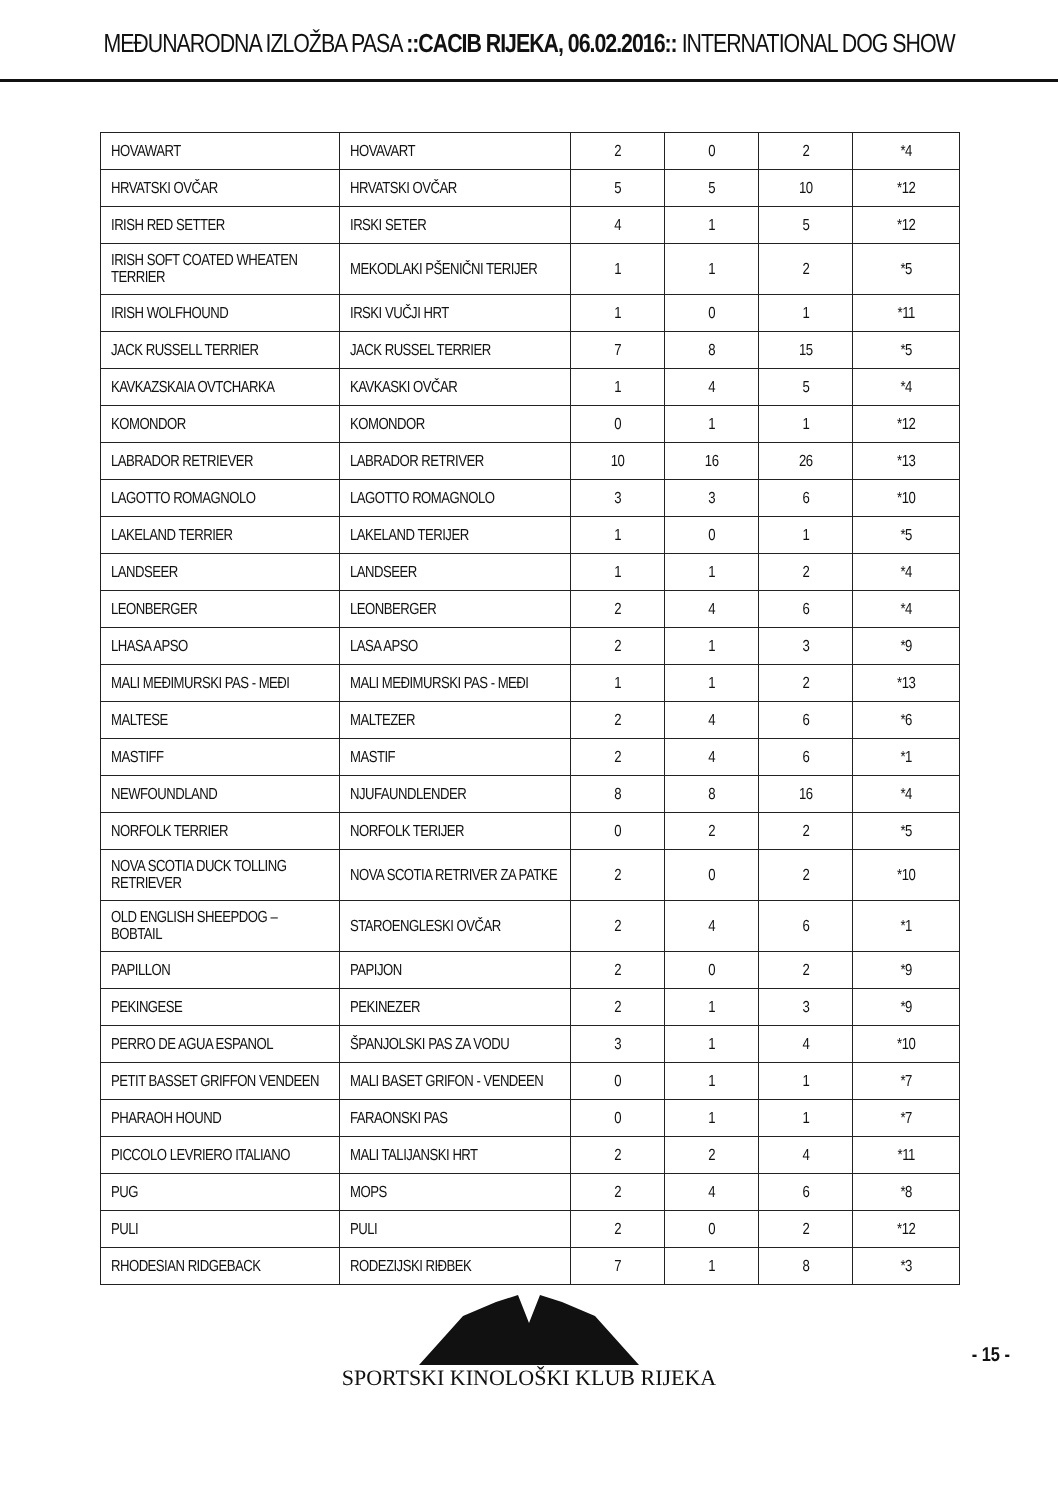MEĐUNARODNA IZLOŽBA PASA ::CACIB RIJEKA, 06.02.2016:: INTERNATIONAL DOG SHOW
| HOVAWART | HOVAVART | 2 | 0 | 2 | *4 |
| HRVATSKI OVČAR | HRVATSKI OVČAR | 5 | 5 | 10 | *12 |
| IRISH RED SETTER | IRSKI SETER | 4 | 1 | 5 | *12 |
| IRISH SOFT COATED WHEATEN TERRIER | MEKODLAKI PŠENIČNI TERIJER | 1 | 1 | 2 | *5 |
| IRISH WOLFHOUND | IRSKI VUČJI HRT | 1 | 0 | 1 | *11 |
| JACK RUSSELL TERRIER | JACK RUSSEL TERRIER | 7 | 8 | 15 | *5 |
| KAVKAZSKAIA OVTCHARKA | KAVKASKI OVČAR | 1 | 4 | 5 | *4 |
| KOMONDOR | KOMONDOR | 0 | 1 | 1 | *12 |
| LABRADOR RETRIEVER | LABRADOR RETRIVER | 10 | 16 | 26 | *13 |
| LAGOTTO ROMAGNOLO | LAGOTTO ROMAGNOLO | 3 | 3 | 6 | *10 |
| LAKELAND TERRIER | LAKELAND TERIJER | 1 | 0 | 1 | *5 |
| LANDSEER | LANDSEER | 1 | 1 | 2 | *4 |
| LEONBERGER | LEONBERGER | 2 | 4 | 6 | *4 |
| LHASA APSO | LASA APSO | 2 | 1 | 3 | *9 |
| MALI MEĐIMURSKI PAS - MEĐI | MALI MEĐIMURSKI PAS - MEĐI | 1 | 1 | 2 | *13 |
| MALTESE | MALTEZER | 2 | 4 | 6 | *6 |
| MASTIFF | MASTIF | 2 | 4 | 6 | *1 |
| NEWFOUNDLAND | NJUFAUNDLENDER | 8 | 8 | 16 | *4 |
| NORFOLK TERRIER | NORFOLK TERIJER | 0 | 2 | 2 | *5 |
| NOVA SCOTIA DUCK TOLLING RETRIEVER | NOVA SCOTIA RETRIVER ZA PATKE | 2 | 0 | 2 | *10 |
| OLD ENGLISH SHEEPDOG – BOBTAIL | STAROENGLESKI OVČAR | 2 | 4 | 6 | *1 |
| PAPILLON | PAPIJON | 2 | 0 | 2 | *9 |
| PEKINGESE | PEKINEZER | 2 | 1 | 3 | *9 |
| PERRO DE AGUA ESPANOL | ŠPANJOLSKI PAS ZA VODU | 3 | 1 | 4 | *10 |
| PETIT BASSET GRIFFON VENDEEN | MALI BASET GRIFON - VENDEEN | 0 | 1 | 1 | *7 |
| PHARAOH HOUND | FARAONSKI PAS | 0 | 1 | 1 | *7 |
| PICCOLO LEVRIERO ITALIANO | MALI TALIJANSKI HRT | 2 | 2 | 4 | *11 |
| PUG | MOPS | 2 | 4 | 6 | *8 |
| PULI | PULI | 2 | 0 | 2 | *12 |
| RHODESIAN RIDGEBACK | RODEZIJSKI RIĐBEK | 7 | 1 | 8 | *3 |
SPORTSKI KINOLOŠKI KLUB RIJEKA
- 15 -